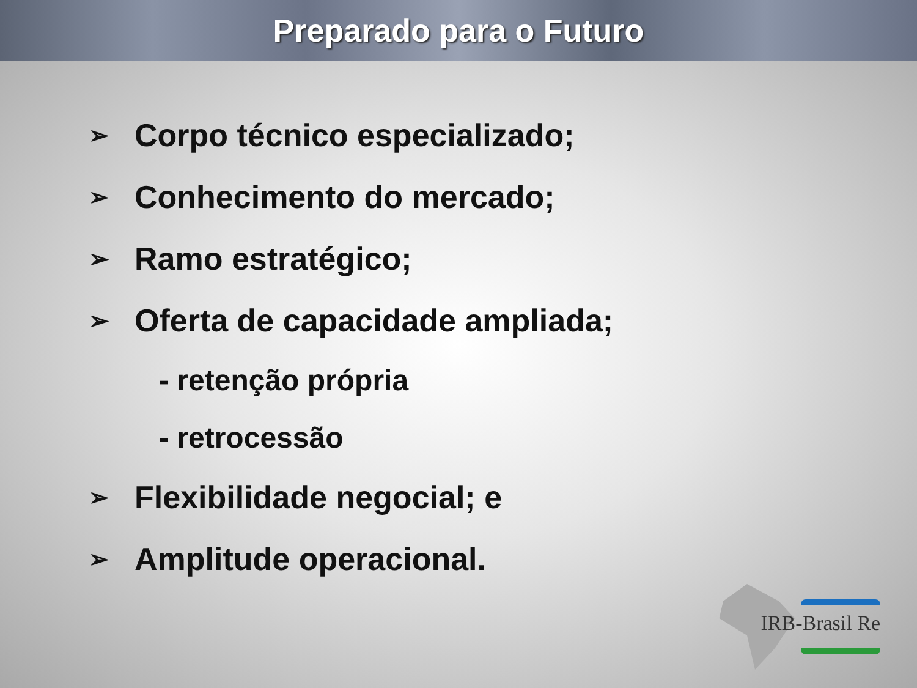Preparado para o Futuro
➢ Corpo técnico especializado;
➢ Conhecimento do mercado;
➢ Ramo estratégico;
➢ Oferta de capacidade ampliada;
- retenção própria
- retrocessão
➢ Flexibilidade negocial; e
➢ Amplitude operacional.
IRB-Brasil Re